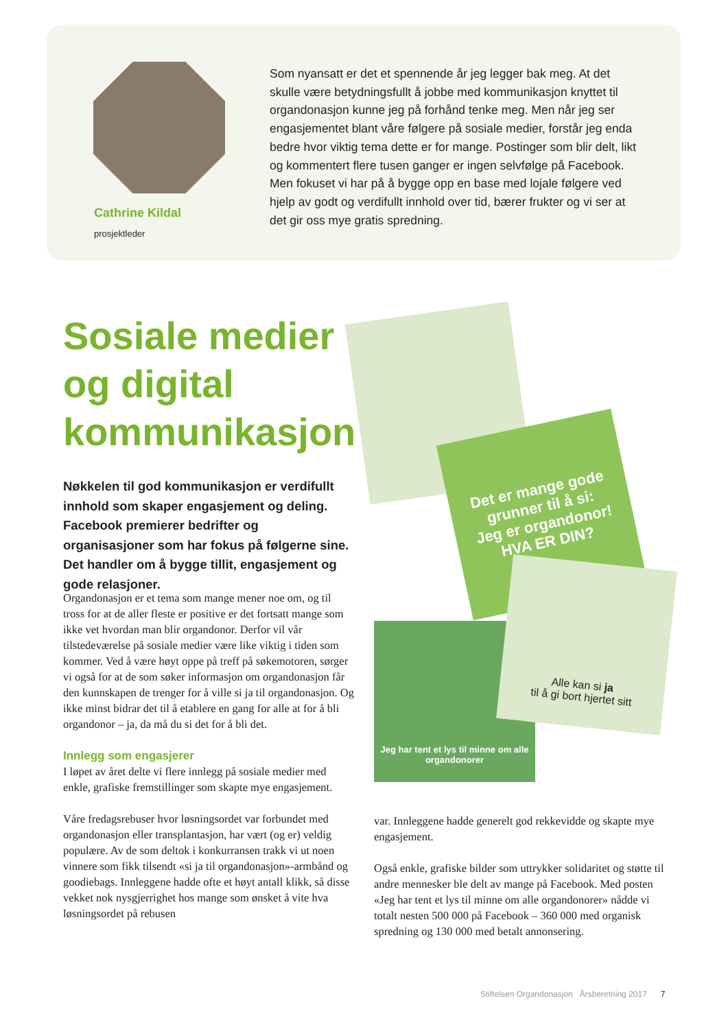Cathrine Kildal
prosjektleder
Som nyansatt er det et spennende år jeg legger bak meg. At det skulle være betydningsfullt å jobbe med kommunikasjon knyttet til organdonasjon kunne jeg på forhånd tenke meg. Men når jeg ser engasjementet blant våre følgere på sosiale medier, forstår jeg enda bedre hvor viktig tema dette er for mange. Postinger som blir delt, likt og kommentert flere tusen ganger er ingen selvfølge på Facebook. Men fokuset vi har på å bygge opp en base med lojale følgere ved hjelp av godt og verdifullt innhold over tid, bærer frukter og vi ser at det gir oss mye gratis spredning.
Sosiale medier
og digital
kommunikasjon
Nøkkelen til god kommunikasjon er verdifullt innhold som skaper engasjement og deling. Facebook premierer bedrifter og organisasjoner som har fokus på følgerne sine. Det handler om å bygge tillit, engasjement og gode relasjoner.
Det er mange gode grunner til å si:
Jeg er organdonor!
HVA ER DIN?
Jeg har tent et lys til minne om alle organdonorer
Alle kan si ja
til å gi bort hjertet sitt
Organdonasjon er et tema som mange mener noe om, og til tross for at de aller fleste er positive er det fortsatt mange som ikke vet hvordan man blir organdonor. Derfor vil vår tilstedeværelse på sosiale medier være like viktig i tiden som kommer. Ved å være høyt oppe på treff på søkemotoren, sørger vi også for at de som søker informasjon om organdonasjon får den kunnskapen de trenger for å ville si ja til organdonasjon. Og ikke minst bidrar det til å etablere en gang for alle at for å bli organdonor – ja, da må du si det for å bli det.
Innlegg som engasjerer
I løpet av året delte vi flere innlegg på sosiale medier med enkle, grafiske fremstillinger som skapte mye engasjement.
Våre fredagsrebuser hvor løsningsordet var forbundet med organdonasjon eller transplantasjon, har vært (og er) veldig populære. Av de som deltok i konkurransen trakk vi ut noen vinnere som fikk tilsendt «si ja til organdonasjon»-armbånd og goodiebags. Innleggene hadde ofte et høyt antall klikk, så disse vekket nok nysgjerrighet hos mange som ønsket å vite hva løsningsordet på rebusen
var. Innleggene hadde generelt god rekkevidde og skapte mye engasjement.
Også enkle, grafiske bilder som uttrykker solidaritet og støtte til andre mennesker ble delt av mange på Facebook. Med posten «Jeg har tent et lys til minne om alle organdonorer» nådde vi totalt nesten 500 000 på Facebook – 360 000 med organisk spredning og 130 000 med betalt annonsering.
Stiftelsen Organdonasjon Årsberetning 2017 7